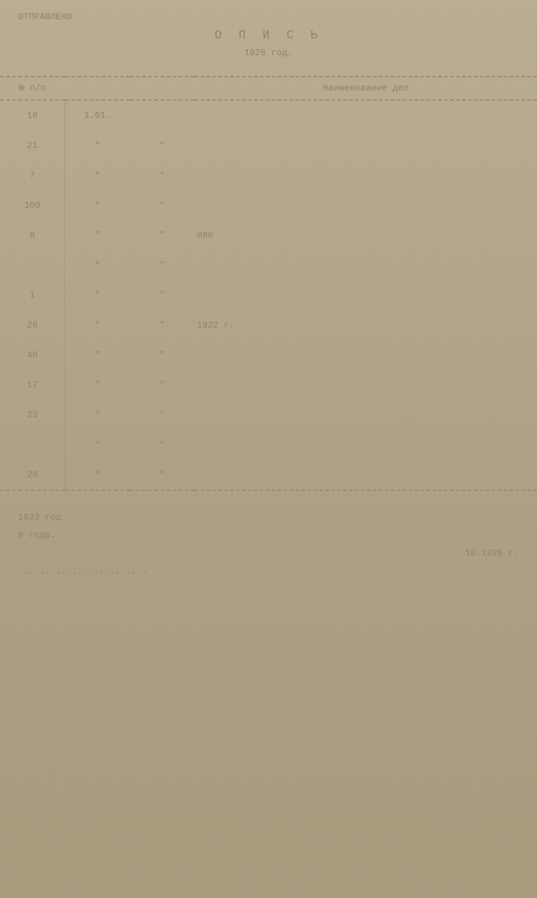ОТПРАВЛЕНО
О П И С Ь
1926 год.
| № п/п | | | Наименование дел |
| --- | --- | --- | --- |
| 10 | 1.01. | | |
| 21 | " | " | |
| 7 | " | " | |
| 100 | " | " | |
| 8 | " | " | 080 |
| | " | " | |
| 1 | " | " | |
| 20 | " | " | 1922 г. |
| 40 | " | " | |
| 17 | " | " | |
| 23 | " | " | |
| | " | " | |
| 20 | " | " | |
1923 год
8 года.
10.1926 г.
........................